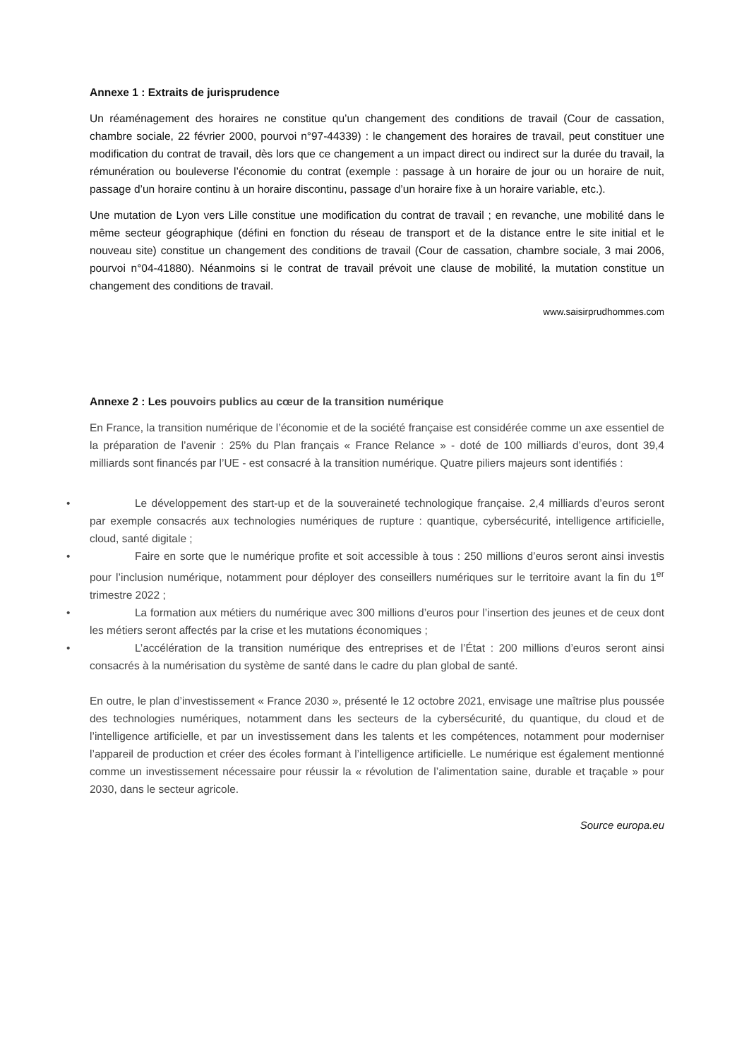Annexe 1 : Extraits de jurisprudence
Un réaménagement des horaires ne constitue qu’un changement des conditions de travail (Cour de cassation, chambre sociale, 22 février 2000, pourvoi n°97-44339) : le changement des horaires de travail, peut constituer une modification du contrat de travail, dès lors que ce changement a un impact direct ou indirect sur la durée du travail, la rémunération ou bouleverse l’économie du contrat (exemple : passage à un horaire de jour ou un horaire de nuit, passage d’un horaire continu à un horaire discontinu, passage d’un horaire fixe à un horaire variable, etc.).
Une mutation de Lyon vers Lille constitue une modification du contrat de travail ; en revanche, une mobilité dans le même secteur géographique (défini en fonction du réseau de transport et de la distance entre le site initial et le nouveau site) constitue un changement des conditions de travail (Cour de cassation, chambre sociale, 3 mai 2006, pourvoi n°04-41880). Néanmoins si le contrat de travail prévoit une clause de mobilité, la mutation constitue un changement des conditions de travail.
www.saisirprudhommes.com
Annexe 2 : Les pouvoirs publics au cœur de la transition numérique
En France, la transition numérique de l’économie et de la société française est considérée comme un axe essentiel de la préparation de l’avenir : 25% du Plan français « France Relance » - doté de 100 milliards d’euros, dont 39,4 milliards sont financés par l’UE - est consacré à la transition numérique. Quatre piliers majeurs sont identifiés :
• Le développement des start-up et de la souveraineté technologique française. 2,4 milliards d’euros seront par exemple consacrés aux technologies numériques de rupture : quantique, cybersécurité, intelligence artificielle, cloud, santé digitale ;
• Faire en sorte que le numérique profite et soit accessible à tous : 250 millions d’euros seront ainsi investis pour l’inclusion numérique, notamment pour déployer des conseillers numériques sur le territoire avant la fin du 1<sup>er</sup> trimestre 2022 ;
• La formation aux métiers du numérique avec 300 millions d’euros pour l’insertion des jeunes et de ceux dont les métiers seront affectés par la crise et les mutations économiques ;
• L’accélération de la transition numérique des entreprises et de l’État : 200 millions d’euros seront ainsi consacrés à la numérisation du système de santé dans le cadre du plan global de santé.
En outre, le plan d’investissement « France 2030 », présenté le 12 octobre 2021, envisage une maîtrise plus poussée des technologies numériques, notamment dans les secteurs de la cybersécurité, du quantique, du cloud et de l’intelligence artificielle, et par un investissement dans les talents et les compétences, notamment pour moderniser l’appareil de production et créer des écoles formant à l’intelligence artificielle. Le numérique est également mentionné comme un investissement nécessaire pour réussir la « révolution de l’alimentation saine, durable et traçable » pour 2030, dans le secteur agricole.
Source europa.eu